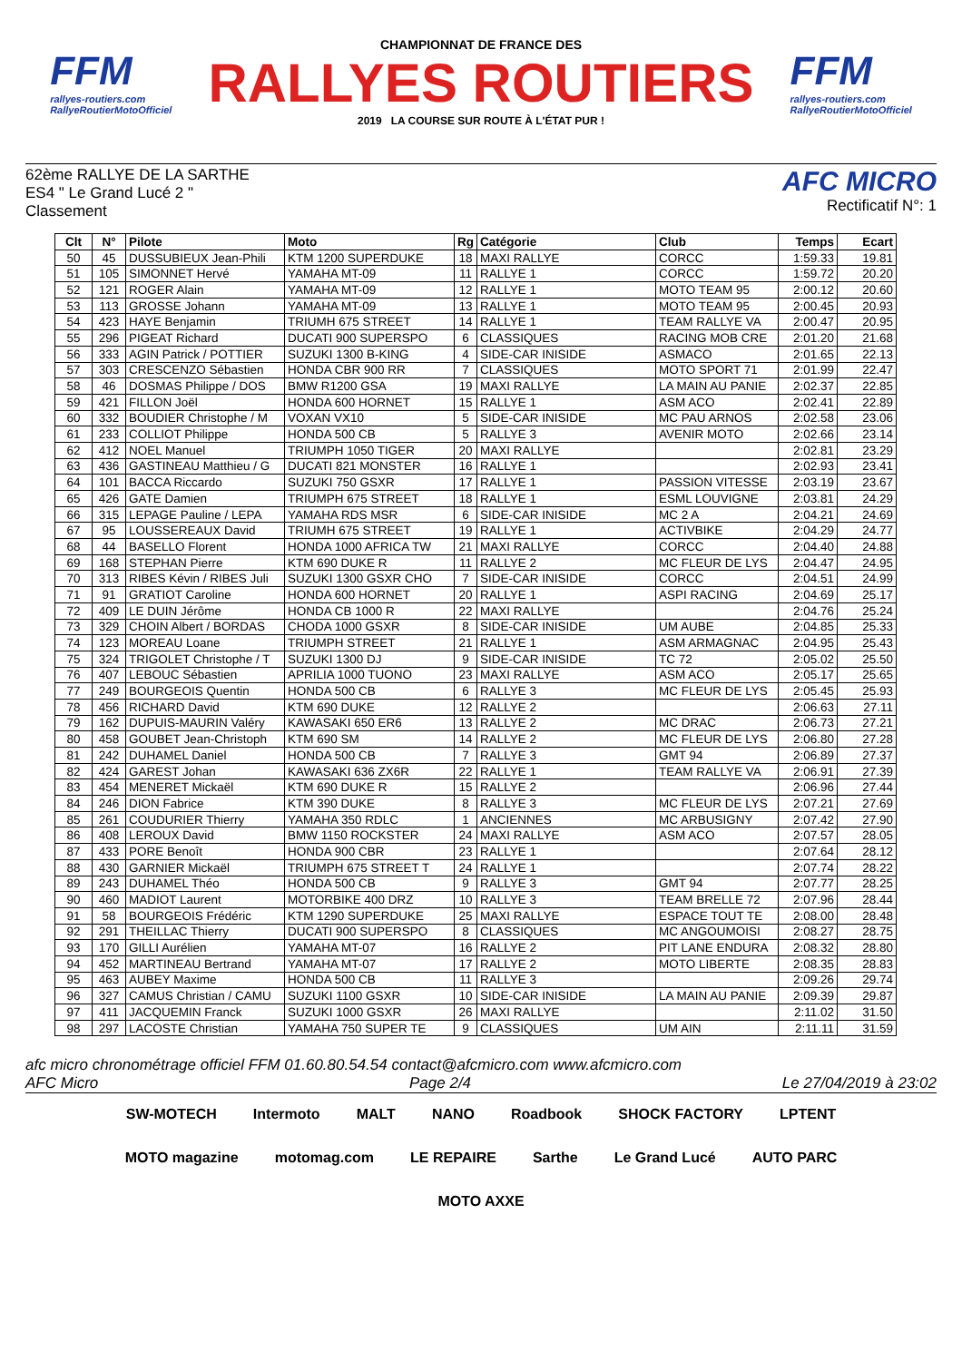FFM
rallyes-routiers.com
RallyeRoutierMotoOfficiel
CHAMPIONNAT DE FRANCE DES
RALLYES ROUTIERS
2019 LA COURSE SUR ROUTE À L'ÉTAT PUR !
FFM
rallyes-routiers.com
RallyeRoutierMotoOfficiel
62ème RALLYE DE LA SARTHE
ES4 " Le Grand Lucé 2 "
Classement
AFC MICRO
Rectificatif N°: 1
| Clt | N° | Pilote | Moto | Rg | Catégorie | Club | Temps | Ecart |
| --- | --- | --- | --- | --- | --- | --- | --- | --- |
| 50 | 45 | DUSSUBIEUX Jean-Phili | KTM 1200 SUPERDUKE | 18 | MAXI RALLYE | CORCC | 1:59.33 | 19.81 |
| 51 | 105 | SIMONNET Hervé | YAMAHA MT-09 | 11 | RALLYE 1 | CORCC | 1:59.72 | 20.20 |
| 52 | 121 | ROGER Alain | YAMAHA MT-09 | 12 | RALLYE 1 | MOTO TEAM 95 | 2:00.12 | 20.60 |
| 53 | 113 | GROSSE Johann | YAMAHA MT-09 | 13 | RALLYE 1 | MOTO TEAM 95 | 2:00.45 | 20.93 |
| 54 | 423 | HAYE Benjamin | TRIUMH 675 STREET | 14 | RALLYE 1 | TEAM RALLYE VA | 2:00.47 | 20.95 |
| 55 | 296 | PIGEAT Richard | DUCATI 900 SUPERSPO | 6 | CLASSIQUES | RACING MOB CRE | 2:01.20 | 21.68 |
| 56 | 333 | AGIN Patrick / POTTIER | SUZUKI 1300 B-KING | 4 | SIDE-CAR INISIDE | ASMACO | 2:01.65 | 22.13 |
| 57 | 303 | CRESCENZO Sébastien | HONDA CBR 900 RR | 7 | CLASSIQUES | MOTO SPORT 71 | 2:01.99 | 22.47 |
| 58 | 46 | DOSMAS Philippe / DOS | BMW R1200 GSA | 19 | MAXI RALLYE | LA MAIN AU PANIE | 2:02.37 | 22.85 |
| 59 | 421 | FILLON Joël | HONDA 600 HORNET | 15 | RALLYE 1 | ASM ACO | 2:02.41 | 22.89 |
| 60 | 332 | BOUDIER Christophe / M | VOXAN VX10 | 5 | SIDE-CAR INISIDE | MC PAU ARNOS | 2:02.58 | 23.06 |
| 61 | 233 | COLLIOT Philippe | HONDA 500 CB | 5 | RALLYE 3 | AVENIR MOTO | 2:02.66 | 23.14 |
| 62 | 412 | NOEL Manuel | TRIUMPH 1050 TIGER | 20 | MAXI RALLYE | | 2:02.81 | 23.29 |
| 63 | 436 | GASTINEAU Matthieu / G | DUCATI 821 MONSTER | 16 | RALLYE 1 | | 2:02.93 | 23.41 |
| 64 | 101 | BACCA Riccardo | SUZUKI 750 GSXR | 17 | RALLYE 1 | PASSION VITESSE | 2:03.19 | 23.67 |
| 65 | 426 | GATE Damien | TRIUMPH 675 STREET | 18 | RALLYE 1 | ESML LOUVIGNE | 2:03.81 | 24.29 |
| 66 | 315 | LEPAGE Pauline / LEPA | YAMAHA RDS MSR | 6 | SIDE-CAR INISIDE | MC 2 A | 2:04.21 | 24.69 |
| 67 | 95 | LOUSSEREAUX David | TRIUMH 675 STREET | 19 | RALLYE 1 | ACTIVBIKE | 2:04.29 | 24.77 |
| 68 | 44 | BASELLO Florent | HONDA 1000 AFRICA TW | 21 | MAXI RALLYE | CORCC | 2:04.40 | 24.88 |
| 69 | 168 | STEPHAN Pierre | KTM 690 DUKE R | 11 | RALLYE 2 | MC FLEUR DE LYS | 2:04.47 | 24.95 |
| 70 | 313 | RIBES Kévin / RIBES Juli | SUZUKI 1300 GSXR CHO | 7 | SIDE-CAR INISIDE | CORCC | 2:04.51 | 24.99 |
| 71 | 91 | GRATIOT Caroline | HONDA 600 HORNET | 20 | RALLYE 1 | ASPI RACING | 2:04.69 | 25.17 |
| 72 | 409 | LE DUIN Jérôme | HONDA CB 1000 R | 22 | MAXI RALLYE | | 2:04.76 | 25.24 |
| 73 | 329 | CHOIN Albert / BORDAS | CHODA 1000 GSXR | 8 | SIDE-CAR INISIDE | UM AUBE | 2:04.85 | 25.33 |
| 74 | 123 | MOREAU Loane | TRIUMPH STREET | 21 | RALLYE 1 | ASM ARMAGNAC | 2:04.95 | 25.43 |
| 75 | 324 | TRIGOLET Christophe / T | SUZUKI 1300 DJ | 9 | SIDE-CAR INISIDE | TC 72 | 2:05.02 | 25.50 |
| 76 | 407 | LEBOUC Sébastien | APRILIA 1000 TUONO | 23 | MAXI RALLYE | ASM ACO | 2:05.17 | 25.65 |
| 77 | 249 | BOURGEOIS Quentin | HONDA 500 CB | 6 | RALLYE 3 | MC FLEUR DE LYS | 2:05.45 | 25.93 |
| 78 | 456 | RICHARD David | KTM 690 DUKE | 12 | RALLYE 2 | | 2:06.63 | 27.11 |
| 79 | 162 | DUPUIS-MAURIN Valéry | KAWASAKI 650 ER6 | 13 | RALLYE 2 | MC DRAC | 2:06.73 | 27.21 |
| 80 | 458 | GOUBET Jean-Christoph | KTM 690 SM | 14 | RALLYE 2 | MC FLEUR DE LYS | 2:06.80 | 27.28 |
| 81 | 242 | DUHAMEL Daniel | HONDA 500 CB | 7 | RALLYE 3 | GMT 94 | 2:06.89 | 27.37 |
| 82 | 424 | GAREST Johan | KAWASAKI 636 ZX6R | 22 | RALLYE 1 | TEAM RALLYE VA | 2:06.91 | 27.39 |
| 83 | 454 | MENERET Mickaël | KTM 690 DUKE R | 15 | RALLYE 2 | | 2:06.96 | 27.44 |
| 84 | 246 | DION Fabrice | KTM 390 DUKE | 8 | RALLYE 3 | MC FLEUR DE LYS | 2:07.21 | 27.69 |
| 85 | 261 | COUDURIER Thierry | YAMAHA 350 RDLC | 1 | ANCIENNES | MC ARBUSIGNY | 2:07.42 | 27.90 |
| 86 | 408 | LEROUX David | BMW 1150 ROCKSTER | 24 | MAXI RALLYE | ASM ACO | 2:07.57 | 28.05 |
| 87 | 433 | PORE Benoît | HONDA 900 CBR | 23 | RALLYE 1 | | 2:07.64 | 28.12 |
| 88 | 430 | GARNIER Mickaël | TRIUMPH 675 STREET T | 24 | RALLYE 1 | | 2:07.74 | 28.22 |
| 89 | 243 | DUHAMEL Théo | HONDA 500 CB | 9 | RALLYE 3 | GMT 94 | 2:07.77 | 28.25 |
| 90 | 460 | MADIOT Laurent | MOTORBIKE 400 DRZ | 10 | RALLYE 3 | TEAM BRELLE 72 | 2:07.96 | 28.44 |
| 91 | 58 | BOURGEOIS Frédéric | KTM 1290 SUPERDUKE | 25 | MAXI RALLYE | ESPACE TOUT TE | 2:08.00 | 28.48 |
| 92 | 291 | THEILLAC Thierry | DUCATI 900 SUPERSPO | 8 | CLASSIQUES | MC ANGOUMOISI | 2:08.27 | 28.75 |
| 93 | 170 | GILLI Aurélien | YAMAHA MT-07 | 16 | RALLYE 2 | PIT LANE ENDURA | 2:08.32 | 28.80 |
| 94 | 452 | MARTINEAU Bertrand | YAMAHA MT-07 | 17 | RALLYE 2 | MOTO LIBERTE | 2:08.35 | 28.83 |
| 95 | 463 | AUBEY Maxime | HONDA 500 CB | 11 | RALLYE 3 | | 2:09.26 | 29.74 |
| 96 | 327 | CAMUS Christian / CAMU | SUZUKI 1100 GSXR | 10 | SIDE-CAR INISIDE | LA MAIN AU PANIE | 2:09.39 | 29.87 |
| 97 | 411 | JACQUEMIN Franck | SUZUKI 1000 GSXR | 26 | MAXI RALLYE | | 2:11.02 | 31.50 |
| 98 | 297 | LACOSTE Christian | YAMAHA 750 SUPER TE | 9 | CLASSIQUES | UM AIN | 2:11.11 | 31.59 |
afc micro chronométrage officiel FFM 01.60.80.54.54 contact@afcmicro.com www.afcmicro.com
AFC Micro Page 2/4 Le 27/04/2019 à 23:02
SW-MOTECH Intermoto MALT NANO Roadbook SHOCK FACTORY LPTENT MOTO magazine motomag.com LE REPAIRE Sarthe Le Grand Lucé AUTO PARC MOTO AXXE